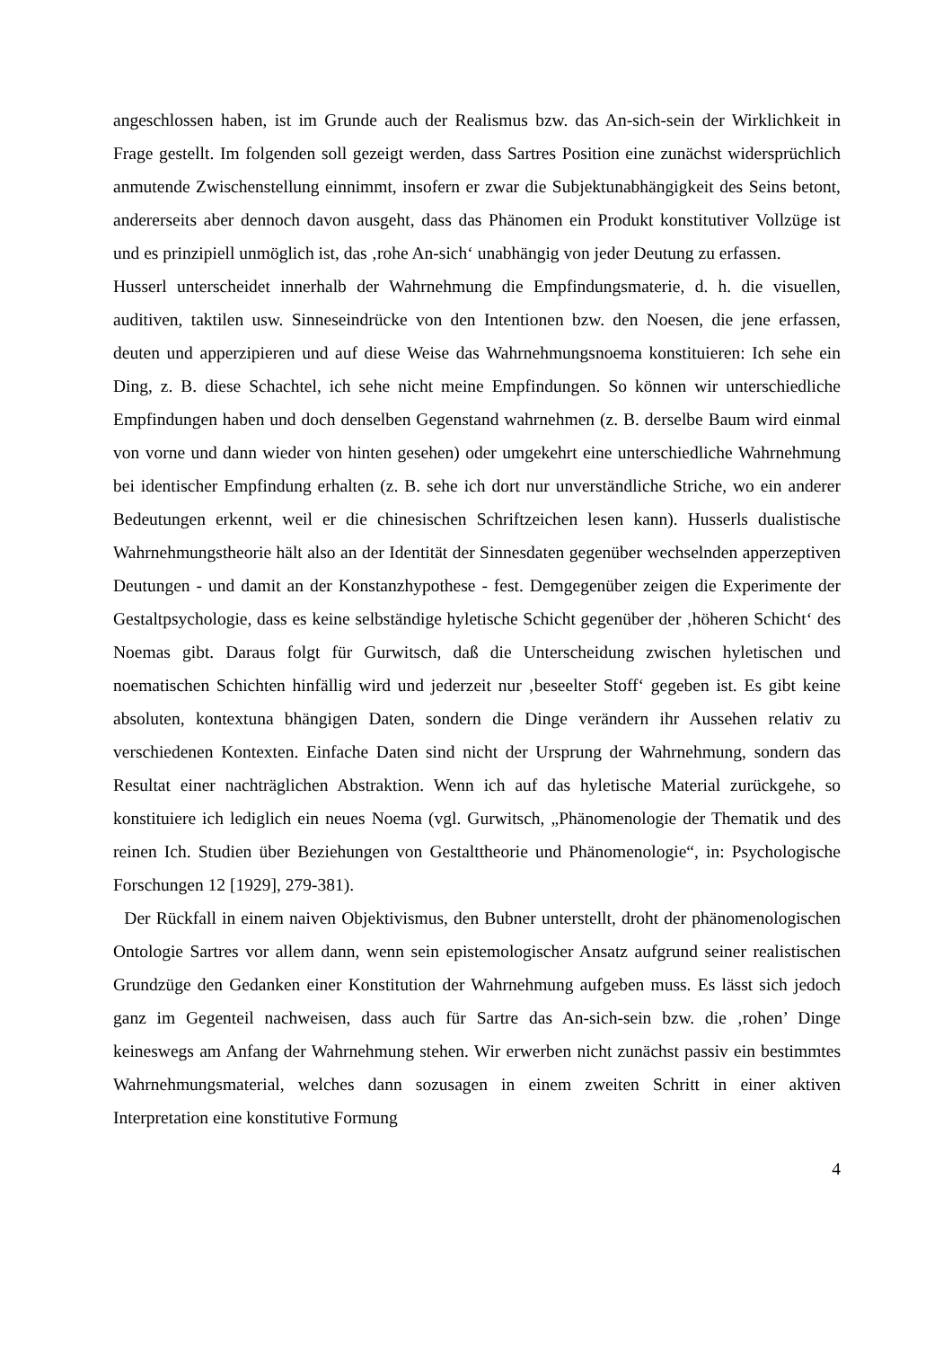angeschlossen haben, ist im Grunde auch der Realismus bzw. das An-sich-sein der Wirklichkeit in Frage gestellt. Im folgenden soll gezeigt werden, dass Sartres Position eine zunächst widersprüchlich anmutende Zwischenstellung einnimmt, insofern er zwar die Subjektunabhängigkeit des Seins betont, andererseits aber dennoch davon ausgeht, dass das Phänomen ein Produkt konstitutiver Vollzüge ist und es prinzipiell unmöglich ist, das ‚rohe An-sich‘ unabhängig von jeder Deutung zu erfassen.
Husserl unterscheidet innerhalb der Wahrnehmung die Empfindungsmaterie, d. h. die visuellen, auditiven, taktilen usw. Sinneseindrücke von den Intentionen bzw. den Noesen, die jene erfassen, deuten und apperzipieren und auf diese Weise das Wahrnehmungsnoema konstituieren: Ich sehe ein Ding, z. B. diese Schachtel, ich sehe nicht meine Empfindungen. So können wir unterschiedliche Empfindungen haben und doch denselben Gegenstand wahrnehmen (z. B. derselbe Baum wird einmal von vorne und dann wieder von hinten gesehen) oder umgekehrt eine unterschiedliche Wahrnehmung bei identischer Empfindung erhalten (z. B. sehe ich dort nur unverständliche Striche, wo ein anderer Bedeutungen erkennt, weil er die chinesischen Schriftzeichen lesen kann). Husserls dualistische Wahrnehmungstheorie hält also an der Identität der Sinnesdaten gegenüber wechselnden apperzeptiven Deutungen - und damit an der Konstanzhypothese - fest. Demgegenüber zeigen die Experimente der Gestaltpsychologie, dass es keine selbständige hyletische Schicht gegenüber der ‚höheren Schicht‘ des Noemas gibt. Daraus folgt für Gurwitsch, daß die Unterscheidung zwischen hyletischen und noematischen Schichten hinfällig wird und jederzeit nur ‚beseelter Stoff‘ gegeben ist. Es gibt keine absoluten, kontextuna bhängigen Daten, sondern die Dinge verändern ihr Aussehen relativ zu verschiedenen Kontexten. Einfache Daten sind nicht der Ursprung der Wahrnehmung, sondern das Resultat einer nachträglichen Abstraktion. Wenn ich auf das hyletische Material zurückgehe, so konstituiere ich lediglich ein neues Noema (vgl. Gurwitsch, „Phänomenologie der Thematik und des reinen Ich. Studien über Beziehungen von Gestalttheorie und Phänomenologie“, in: Psychologische Forschungen 12 [1929], 279-381).
Der Rückfall in einem naiven Objektivismus, den Bubner unterstellt, droht der phänomenologischen Ontologie Sartres vor allem dann, wenn sein epistemologischer Ansatz aufgrund seiner realistischen Grundzüge den Gedanken einer Konstitution der Wahrnehmung aufgeben muss. Es lässt sich jedoch ganz im Gegenteil nachweisen, dass auch für Sartre das An-sich-sein bzw. die ‚rohen’ Dinge keineswegs am Anfang der Wahrnehmung stehen. Wir erwerben nicht zunächst passiv ein bestimmtes Wahrnehmungsmaterial, welches dann sozusagen in einem zweiten Schritt in einer aktiven Interpretation eine konstitutive Formung
4